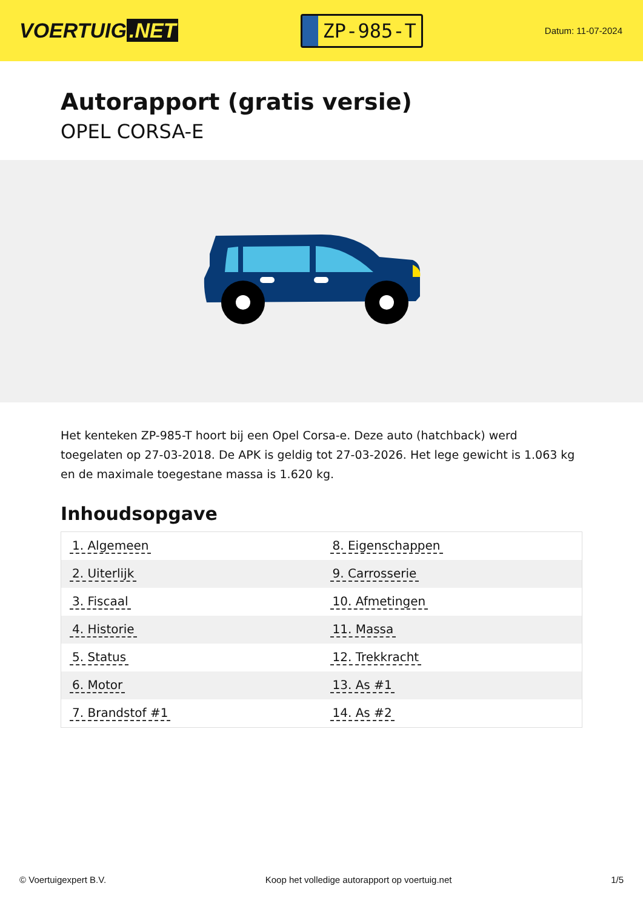VOERTUIG.NET
ZP-985-T
Datum: 11-07-2024
Autorapport (gratis versie)
OPEL CORSA-E
Het kenteken ZP-985-T hoort bij een Opel Corsa-e. Deze auto (hatchback) werd toegelaten op 27-03-2018. De APK is geldig tot 27-03-2026. Het lege gewicht is 1.063 kg en de maximale toegestane massa is 1.620 kg.
Inhoudsopgave
| 1. Algemeen | 8. Eigenschappen |
| 2. Uiterlijk | 9. Carrosserie |
| 3. Fiscaal | 10. Afmetingen |
| 4. Historie | 11. Massa |
| 5. Status | 12. Trekkracht |
| 6. Motor | 13. As #1 |
| 7. Brandstof #1 | 14. As #2 |
© Voertuigexpert B.V. Koop het volledige autorapport op voertuig.net 1/5